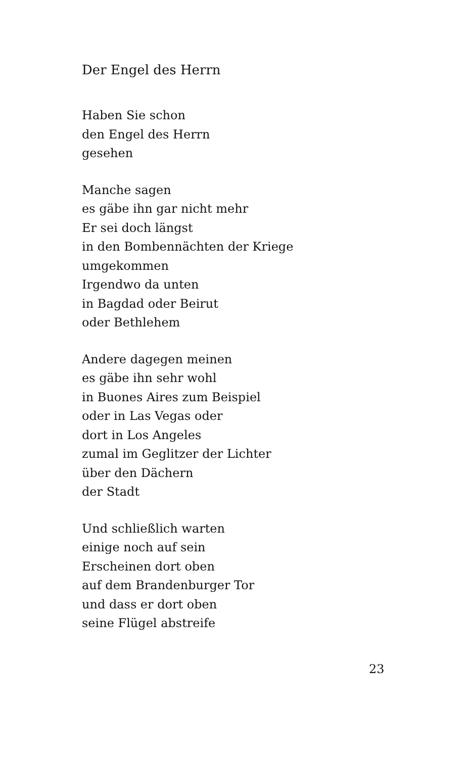Der Engel des Herrn
Haben Sie schon
den Engel des Herrn
gesehen
Manche sagen
es gäbe ihn gar nicht mehr
Er sei doch längst
in den Bombennächten der Kriege
umgekommen
Irgendwo da unten
in Bagdad oder Beirut
oder Bethlehem
Andere dagegen meinen
es gäbe ihn sehr wohl
in Buones Aires zum Beispiel
oder in Las Vegas oder
dort in Los Angeles
zumal im Geglitzer der Lichter
über den Dächern
der Stadt
Und schließlich warten
einige noch auf sein
Erscheinen dort oben
auf dem Brandenburger Tor
und dass er dort oben
seine Flügel abstreife
23